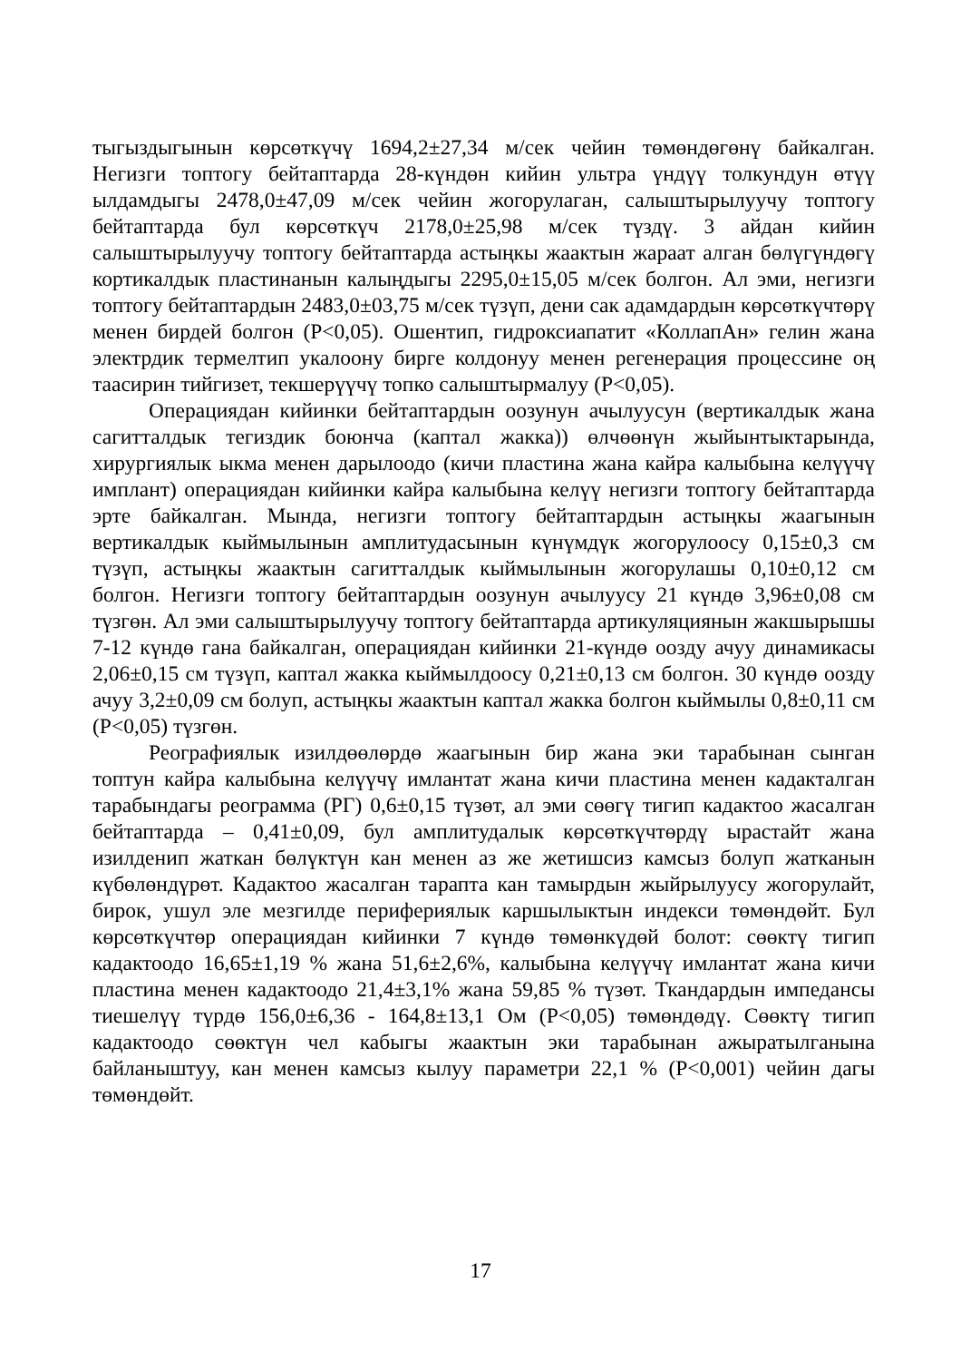тыгыздыгынын көрсөткүчү 1694,2±27,34 м/сек чейин төмөндөгөнү байкалган. Негизги топтогу бейтаптарда 28-күндөн кийин ультра үндүү толкундун өтүү ылдамдыгы 2478,0±47,09 м/сек чейин жогорулаган, салыштырылуучу топтогу бейтаптарда бул көрсөткүч 2178,0±25,98 м/сек түздү. 3 айдан кийин салыштырылуучу топтогу бейтаптарда астыңкы жаактын жараат алган бөлүгүндөгү кортикалдык пластинанын калыңдыгы 2295,0±15,05 м/сек болгон. Ал эми, негизги топтогу бейтаптардын 2483,0±03,75 м/сек түзүп, дени сак адамдардын көрсөткүчтөрү менен бирдей болгон (Р<0,05). Ошентип, гидроксиапатит «КоллапАн» гелин жана электрдик термелтип укалоону бирге колдонуу менен регенерация процессине оң таасирин тийгизет, текшерүүчү топко салыштырмалуу (Р<0,05).
Операциядан кийинки бейтаптардын оозунун ачылуусун (вертикалдык жана сагитталдык тегиздик боюнча (каптал жакка)) өлчөөнүн жыйынтыктарында, хирургиялык ыкма менен дарылоодо (кичи пластина жана кайра калыбына келүүчү имплант) операциядан кийинки кайра калыбына келүү негизги топтогу бейтаптарда эрте байкалган. Мында, негизги топтогу бейтаптардын астыңкы жаагынын вертикалдык кыймылынын амплитудасынын күнүмдүк жогорулоосу 0,15±0,3 см түзүп, астыңкы жаактын сагитталдык кыймылынын жогорулашы 0,10±0,12 см болгон. Негизги топтогу бейтаптардын оозунун ачылуусу 21 күндө 3,96±0,08 см түзгөн. Ал эми салыштырылуучу топтогу бейтаптарда артикуляциянын жакшырышы 7-12 күндө гана байкалган, операциядан кийинки 21-күндө оозду ачуу динамикасы 2,06±0,15 см түзүп, каптал жакка кыймылдоосу 0,21±0,13 см болгон. 30 күндө оозду ачуу 3,2±0,09 см болуп, астыңкы жаактын каптал жакка болгон кыймылы 0,8±0,11 см (Р<0,05) түзгөн.
Реографиялык изилдөөлөрдө жаагынын бир жана эки тарабынан сынган топтун кайра калыбына келүүчү имлантат жана кичи пластина менен кадакталган тарабындагы реограмма (РГ) 0,6±0,15 түзөт, ал эми сөөгү тигип кадактоо жасалган бейтаптарда – 0,41±0,09, бул амплитудалык көрсөткүчтөрдү ырастайт жана изилденип жаткан бөлүктүн кан менен аз же жетишсиз камсыз болуп жатканын күбөлөндүрөт. Кадактоо жасалган тарапта кан тамырдын жыйрылуусу жогорулайт, бирок, ушул эле мезгилде перифериялык каршылыктын индекси төмөндөйт. Бул көрсөткүчтөр операциядан кийинки 7 күндө төмөнкүдөй болот: сөөктү тигип кадактоодо 16,65±1,19 % жана 51,6±2,6%, калыбына келүүчү имлантат жана кичи пластина менен кадактоодо 21,4±3,1% жана 59,85 % түзөт. Ткандардын импедансы тиешелүү түрдө 156,0±6,36 - 164,8±13,1 Ом (Р<0,05) төмөндөдү. Сөөктү тигип кадактоодо сөөктүн чел кабыгы жаактын эки тарабынан ажыратылганына байланыштуу, кан менен камсыз кылуу параметри 22,1 % (Р<0,001) чейин дагы төмөндөйт.
17